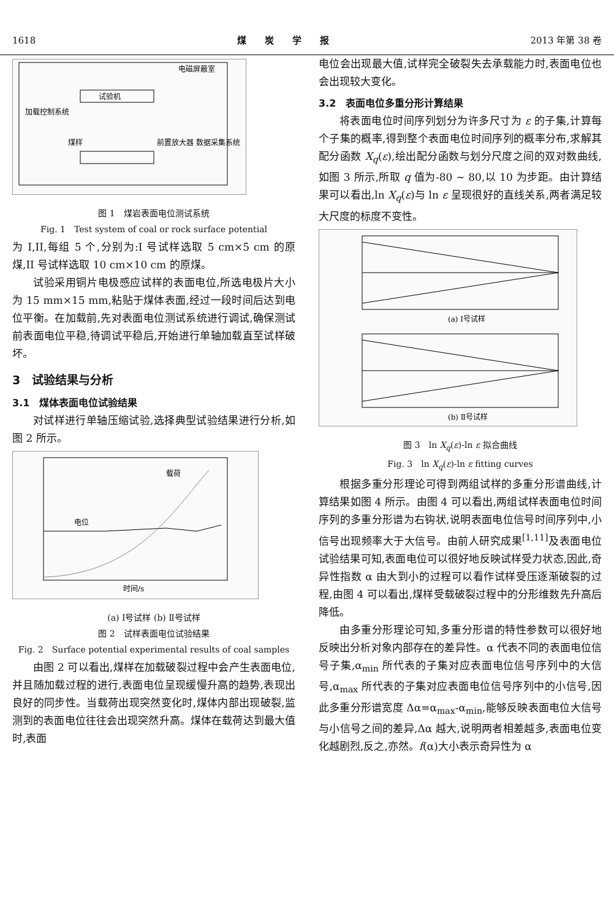1618 煤　　炭　　学　　报 2013 年第 38 卷
试验机
加载控制系统
煤样
前置放大器 数据采集系统
电磁屏蔽室
图 1　煤岩表面电位测试系统
Fig. 1　Test system of coal or rock surface potential
为 I,II,每组 5 个,分别为:I 号试样选取 5 cm×5 cm 的原煤,II 号试样选取 10 cm×10 cm 的原煤。
试验采用铜片电极感应试样的表面电位,所选电极片大小为 15 mm×15 mm,粘贴于煤体表面,经过一段时间后达到电位平衡。在加载前,先对表面电位测试系统进行调试,确保测试前表面电位平稳,待调试平稳后,开始进行单轴加载直至试样破坏。
3　试验结果与分析
3.1　煤体表面电位试验结果
对试样进行单轴压缩试验,选择典型试验结果进行分析,如图 2 所示。
电位
载荷
时间/s
(a) Ⅰ号试样 (b) Ⅱ号试样
图 2　试样表面电位试验结果
Fig. 2　Surface potential experimental results of coal samples
由图 2 可以看出,煤样在加载破裂过程中会产生表面电位,并且随加载过程的进行,表面电位呈现缓慢升高的趋势,表现出良好的同步性。当载荷出现突然变化时,煤体内部出现破裂,监测到的表面电位往往会出现突然升高。煤体在载荷达到最大值时,表面
电位会出现最大值,试样完全破裂失去承载能力时,表面电位也会出现较大变化。
3.2　表面电位多重分形计算结果
将表面电位时间序列划分为许多尺寸为 ε 的子集,计算每个子集的概率,得到整个表面电位时间序列的概率分布,求解其配分函数 X<sub>q</sub>(ε),绘出配分函数与划分尺度之间的双对数曲线,如图 3 所示,所取 q 值为-80 ~ 80,以 10 为步距。由计算结果可以看出,ln X<sub>q</sub>(ε)与 ln ε 呈现很好的直线关系,两者满足较大尺度的标度不变性。
(a) Ⅰ号试样
(b) Ⅱ号试样
图 3　ln X<sub>q</sub>(ε)-ln ε 拟合曲线
Fig. 3　ln X<sub>q</sub>(ε)-ln ε fitting curves
根据多重分形理论可得到两组试样的多重分形谱曲线,计算结果如图 4 所示。由图 4 可以看出,两组试样表面电位时间序列的多重分形谱为右钩状,说明表面电位信号时间序列中,小信号出现频率大于大信号。由前人研究成果<sup>[1,11]</sup>及表面电位试验结果可知,表面电位可以很好地反映试样受力状态,因此,奇异性指数 α 由大到小的过程可以看作试样受压逐渐破裂的过程,由图 4 可以看出,煤样受载破裂过程中的分形维数先升高后降低。
由多重分形理论可知,多重分形谱的特性参数可以很好地反映出分析对象内部存在的差异性。α 代表不同的表面电位信号子集,α<sub>min</sub> 所代表的子集对应表面电位信号序列中的大信号,α<sub>max</sub> 所代表的子集对应表面电位信号序列中的小信号,因此多重分形谱宽度 Δα=α<sub>max</sub>-α<sub>min</sub>,能够反映表面电位大信号与小信号之间的差异,Δα 越大,说明两者相差越多,表面电位变化越剧烈,反之,亦然。f(α)大小表示奇异性为 α